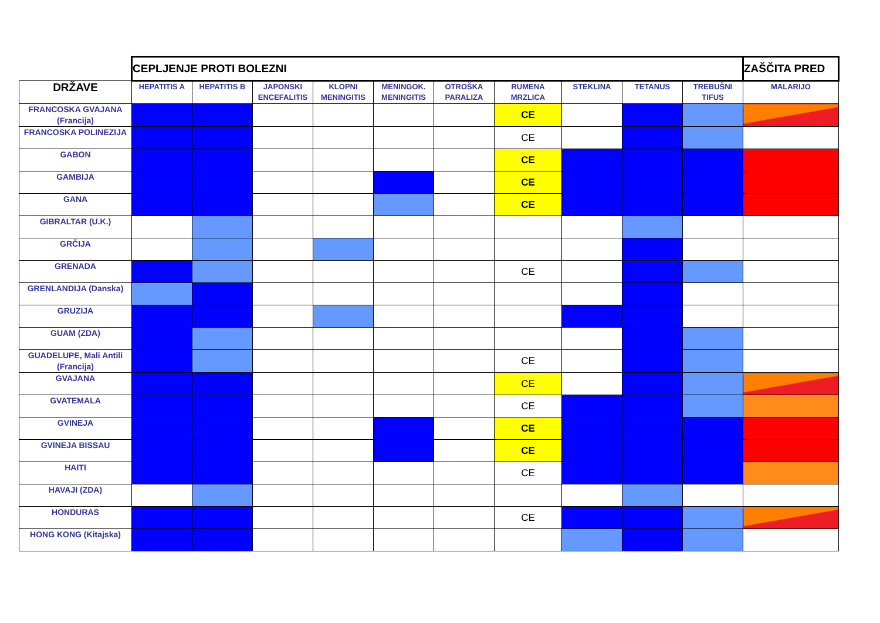| | CEPLJENJE PROTI BOLEZNI | | | | | | | | | | ZAŠČITA PRED |
| DRŽAVE | HEPATITIS A | HEPATITIS B | JAPONSKI ENCEFALITIS | KLOPNI MENINGITIS | MENINGOK. MENINGITIS | OTROŠKA PARALIZA | RUMENA MRZLICA | STEKLINA | TETANUS | TREBUŠNI TIFUS | MALARIJO |
| FRANCOSKA GVAJANA (Francija) | | | | | | | CE | | | | |
| FRANCOSKA POLINEZIJA | | | | | | | CE | | | | |
| GABON | | | | | | | CE | | | | |
| GAMBIJA | | | | | | | CE | | | | |
| GANA | | | | | | | CE | | | | |
| GIBRALTAR (U.K.) | | | | | | | | | | | |
| GRČIJA | | | | | | | | | | | |
| GRENADA | | | | | | | CE | | | | |
| GRENLANDIJA (Danska) | | | | | | | | | | | |
| GRUZIJA | | | | | | | | | | | |
| GUAM (ZDA) | | | | | | | | | | | |
| GUADELUPE, Mali Antili (Francija) | | | | | | | CE | | | | |
| GVAJANA | | | | | | | CE | | | | |
| GVATEMALA | | | | | | | CE | | | | |
| GVINEJA | | | | | | | CE | | | | |
| GVINEJA BISSAU | | | | | | | CE | | | | |
| HAITI | | | | | | | CE | | | | |
| HAVAJI (ZDA) | | | | | | | | | | | |
| HONDURAS | | | | | | | CE | | | | |
| HONG KONG (Kitajska) | | | | | | | | | | | |